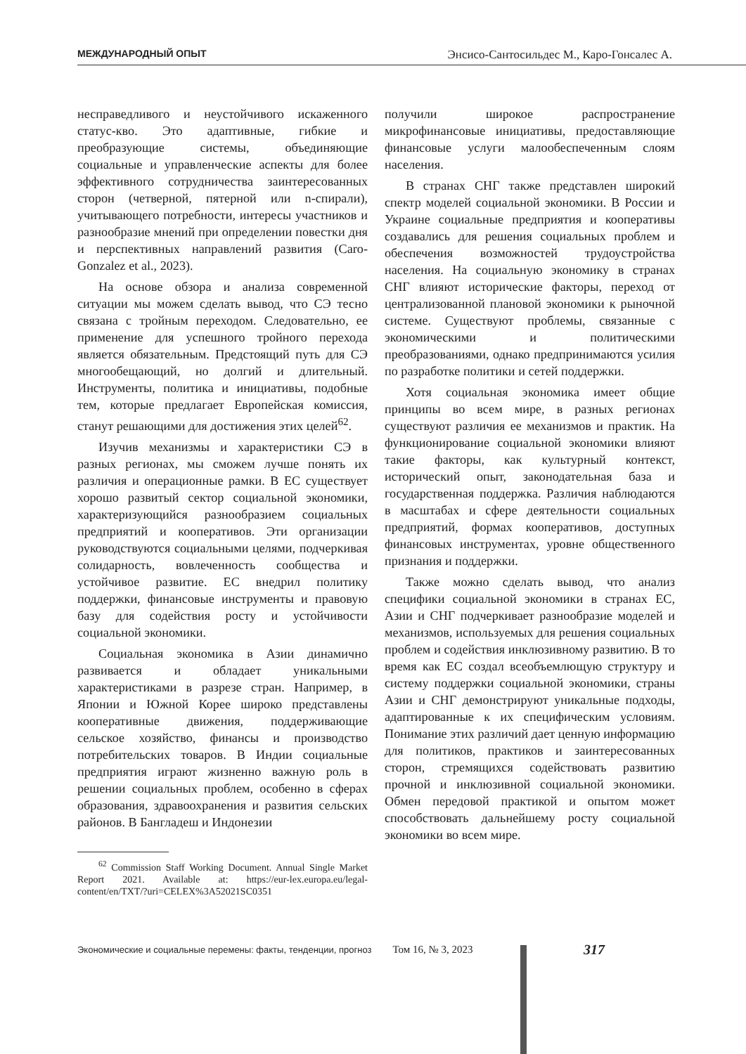МЕЖДУНАРОДНЫЙ ОПЫТ Энсисо-Сантосильдес М., Каро-Гонсалес А.
несправедливого и неустойчивого искаженного статус-кво. Это адаптивные, гибкие и преобразующие системы, объединяющие социальные и управленческие аспекты для более эффективного сотрудничества заинтересованных сторон (четверной, пятерной или n-спирали), учитывающего потребности, интересы участников и разнообразие мнений при определении повестки дня и перспективных направлений развития (Caro-Gonzalez et al., 2023).
На основе обзора и анализа современной ситуации мы можем сделать вывод, что СЭ тесно связана с тройным переходом. Следовательно, ее применение для успешного тройного перехода является обязательным. Предстоящий путь для СЭ многообещающий, но долгий и длительный. Инструменты, политика и инициативы, подобные тем, которые предлагает Европейская комиссия, станут решающими для достижения этих целей<sup>62</sup>.
Изучив механизмы и характеристики СЭ в разных регионах, мы сможем лучше понять их различия и операционные рамки. В ЕС существует хорошо развитый сектор социальной экономики, характеризующийся разнообразием социальных предприятий и кооперативов. Эти организации руководствуются социальными целями, подчеркивая солидарность, вовлеченность сообщества и устойчивое развитие. ЕС внедрил политику поддержки, финансовые инструменты и правовую базу для содействия росту и устойчивости социальной экономики.
Социальная экономика в Азии динамично развивается и обладает уникальными характеристиками в разрезе стран. Например, в Японии и Южной Корее широко представлены кооперативные движения, поддерживающие сельское хозяйство, финансы и производство потребительских товаров. В Индии социальные предприятия играют жизненно важную роль в решении социальных проблем, особенно в сферах образования, здравоохранения и развития сельских районов. В Бангладеш и Индонезии
<sup>62</sup> Commission Staff Working Document. Annual Single Market Report 2021. Available at: https://eur-lex.europa.eu/legal-content/en/TXT/?uri=CELEX%3A52021SC0351
получили широкое распространение микрофинансовые инициативы, предоставляющие финансовые услуги малообеспеченным слоям населения.
В странах СНГ также представлен широкий спектр моделей социальной экономики. В России и Украине социальные предприятия и кооперативы создавались для решения социальных проблем и обеспечения возможностей трудоустройства населения. На социальную экономику в странах СНГ влияют исторические факторы, переход от централизованной плановой экономики к рыночной системе. Существуют проблемы, связанные с экономическими и политическими преобразованиями, однако предпринимаются усилия по разработке политики и сетей поддержки.
Хотя социальная экономика имеет общие принципы во всем мире, в разных регионах существуют различия ее механизмов и практик. На функционирование социальной экономики влияют такие факторы, как культурный контекст, исторический опыт, законодательная база и государственная поддержка. Различия наблюдаются в масштабах и сфере деятельности социальных предприятий, формах кооперативов, доступных финансовых инструментах, уровне общественного признания и поддержки.
Также можно сделать вывод, что анализ специфики социальной экономики в странах ЕС, Азии и СНГ подчеркивает разнообразие моделей и механизмов, используемых для решения социальных проблем и содействия инклюзивному развитию. В то время как ЕС создал всеобъемлющую структуру и систему поддержки социальной экономики, страны Азии и СНГ демонстрируют уникальные подходы, адаптированные к их специфическим условиям. Понимание этих различий дает ценную информацию для политиков, практиков и заинтересованных сторон, стремящихся содействовать развитию прочной и инклюзивной социальной экономики. Обмен передовой практикой и опытом может способствовать дальнейшему росту социальной экономики во всем мире.
Экономические и социальные перемены: факты, тенденции, прогноз Том 16, № 3, 2023
317